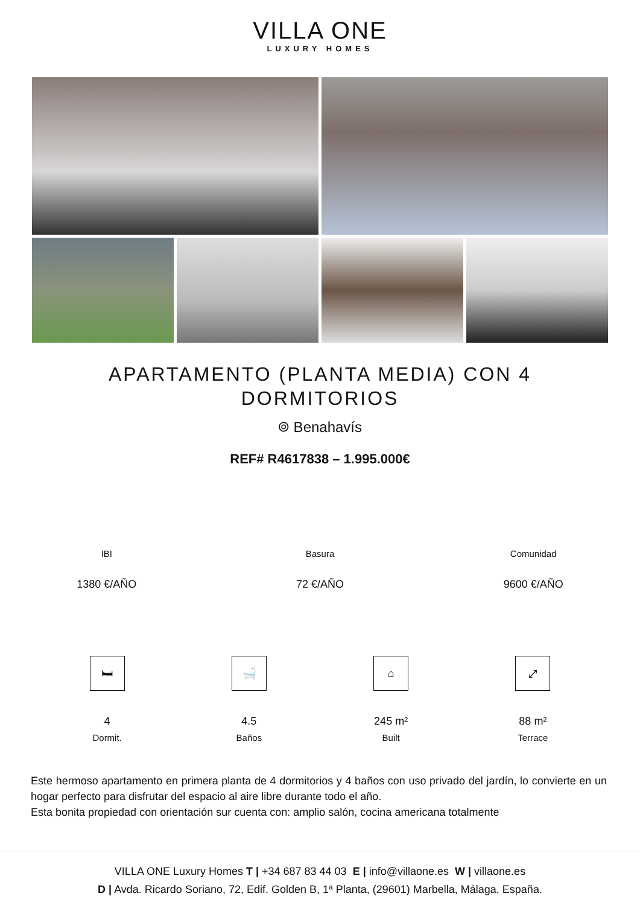VILLA ONE
LUXURY HOMES
APARTAMENTO (PLANTA MEDIA) CON 4 DORMITORIOS
⌾ Benahavís
REF# R4617838 – 1.995.000€
IBI
1380 €/AÑO
Basura
72 €/AÑO
Comunidad
9600 €/AÑO
🛏
4
Dormit.
🛁
4.5
Baños
⌂
245 m²
Built
⤢
88 m²
Terrace
Este hermoso apartamento en primera planta de 4 dormitorios y 4 baños con uso privado del jardín, lo convierte en un hogar perfecto para disfrutar del espacio al aire libre durante todo el año.
Esta bonita propiedad con orientación sur cuenta con: amplio salón, cocina americana totalmente
VILLA ONE Luxury Homes T | +34 687 83 44 03 E | info@villaone.es W | villaone.es
D | Avda. Ricardo Soriano, 72, Edif. Golden B, 1ª Planta, (29601) Marbella, Málaga, España.